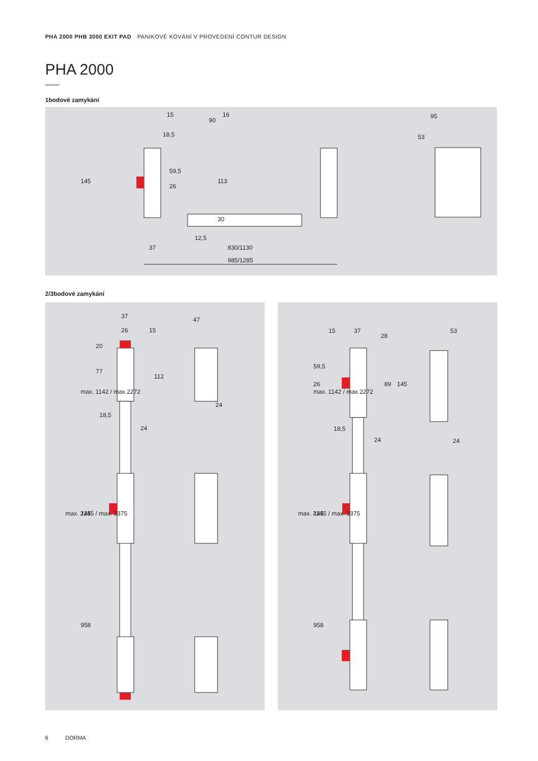PHA 2000 PHB 3000 EXIT PAD PANIKOVÉ KOVÁNÍ V PROVEDENÍ CONTUR DESIGN
PHA 2000
1bodové zamykání
15
90
18,5
16
113
59,5
26
145
30
12,5
37
830/1130
985/1285
95
53
2/3bodové zamykání
37
26
15
20
77
112
18,5
24
47
24
max. 1142 / max.2272
max. 2245 / max. 3375
145
958
15
37
28
59,5
26
89
145
18,5
24
53
24
max. 1142 / max.2272
max. 2245 / max. 3375
145
958
6 DORMA